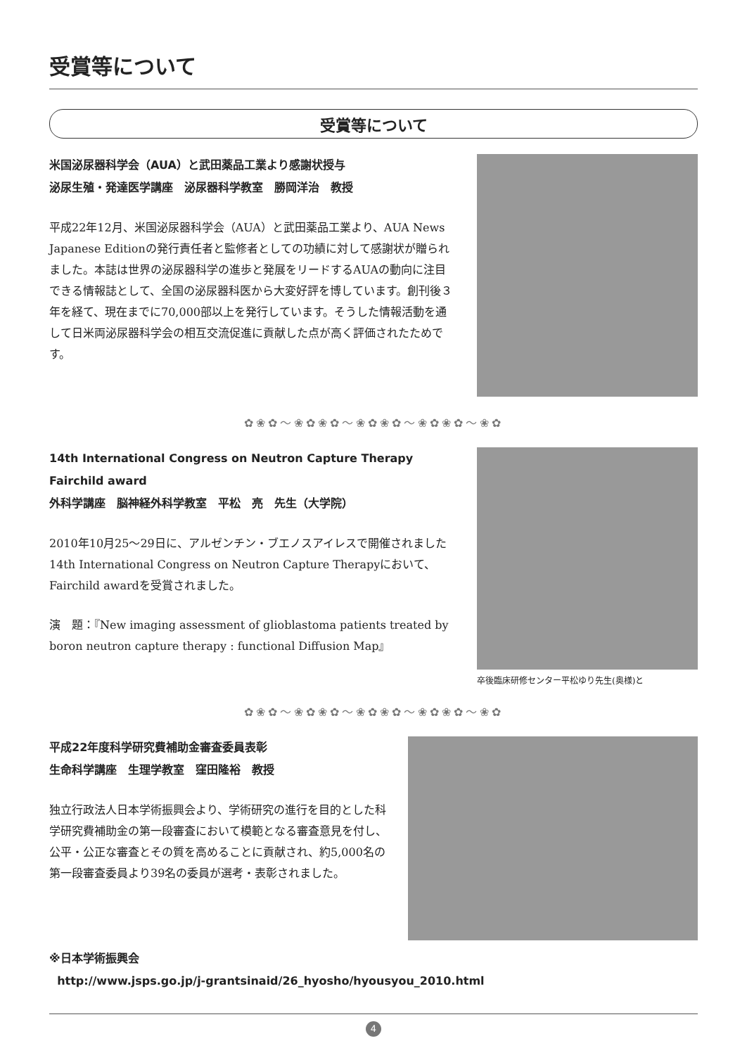受賞等について
受賞等について
米国泌尿器科学会（AUA）と武田薬品工業より感謝状授与
泌尿生殖・発達医学講座　泌尿器科学教室　勝岡洋治　教授
平成22年12月、米国泌尿器科学会（AUA）と武田薬品工業より、AUA News Japanese Editionの発行責任者と監修者としての功績に対して感謝状が贈られました。本誌は世界の泌尿器科学の進歩と発展をリードするAUAの動向に注目できる情報誌として、全国の泌尿器科医から大変好評を博しています。創刊後３年を経て、現在までに70,000部以上を発行しています。そうした情報活動を通して日米両泌尿器科学会の相互交流促進に貢献した点が高く評価されたためです。
✿❀✿〜❀✿❀✿〜❀✿❀✿〜❀✿❀✿〜❀✿
14th International Congress on Neutron Capture Therapy
Fairchild award
外科学講座　脳神経外科学教室　平松　亮　先生（大学院）
2010年10月25〜29日に、アルゼンチン・ブエノスアイレスで開催されました14th International Congress on Neutron Capture Therapyにおいて、Fairchild awardを受賞されました。
演　題：『New imaging assessment of glioblastoma patients treated by boron neutron capture therapy : functional Diffusion Map』
卒後臨床研修センター平松ゆり先生(奥様)と
✿❀✿〜❀✿❀✿〜❀✿❀✿〜❀✿❀✿〜❀✿
平成22年度科学研究費補助金審査委員表彰
生命科学講座　生理学教室　窪田隆裕　教授
独立行政法人日本学術振興会より、学術研究の進行を目的とした科学研究費補助金の第一段審査において模範となる審査意見を付し、公平・公正な審査とその質を高めることに貢献され、約5,000名の第一段審査委員より39名の委員が選考・表彰されました。
※日本学術振興会
http://www.jsps.go.jp/j-grantsinaid/26_hyosho/hyousyou_2010.html
4